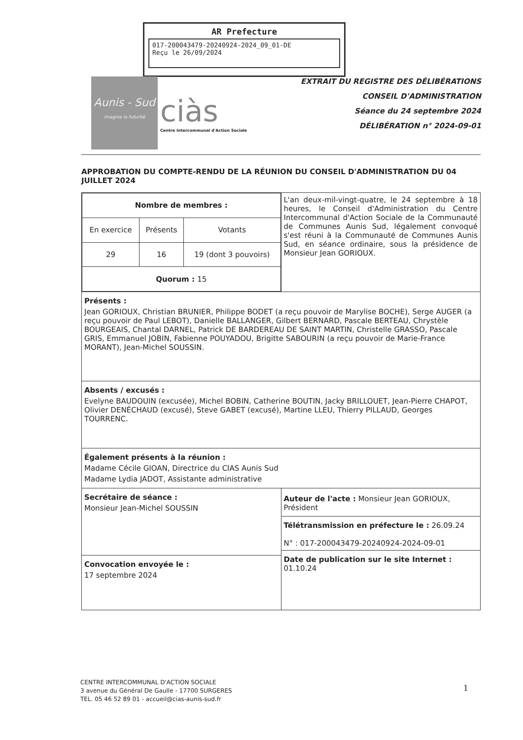AR Prefecture
017-200043479-20240924-2024_09_01-DE
Reçu le 26/09/2024
Aunis - Sud
Imagine la futurité
ciàs
Centre Intercommunal d'Action Sociale
EXTRAIT DU REGISTRE DES DÉLIBÉRATIONS
CONSEIL D'ADMINISTRATION
Séance du 24 septembre 2024
DÉLIBÉRATION n° 2024-09-01
APPROBATION DU COMPTE-RENDU DE LA RÉUNION DU CONSEIL D'ADMINISTRATION DU 04 JUILLET 2024
| / Nombre de membres : / / / / --- / --- / --- / / En exercice / Présents / Votants / / 29 / 16 / 19 (dont 3 pouvoirs) / / Quorum : 15 / / / | L'an deux-mil-vingt-quatre, le 24 septembre à 18 heures, le Conseil d'Administration du Centre Intercommunal d'Action Sociale de la Communauté de Communes Aunis Sud, légalement convoqué s'est réuni à la Communauté de Communes Aunis Sud, en séance ordinaire, sous la présidence de Monsieur Jean GORIOUX. |
| Présents : Jean GORIOUX, Christian BRUNIER, Philippe BODET (a reçu pouvoir de Marylise BOCHE), Serge AUGER (a reçu pouvoir de Paul LEBOT), Danielle BALLANGER, Gilbert BERNARD, Pascale BERTEAU, Chrystèle BOURGEAIS, Chantal DARNEL, Patrick DE BARDEREAU DE SAINT MARTIN, Christelle GRASSO, Pascale GRIS, Emmanuel JOBIN, Fabienne POUYADOU, Brigitte SABOURIN (a reçu pouvoir de Marie-France MORANT), Jean-Michel SOUSSIN. | |
| Absents / excusés : Evelyne BAUDOUIN (excusée), Michel BOBIN, Catherine BOUTIN, Jacky BRILLOUET, Jean-Pierre CHAPOT, Olivier DENÉCHAUD (excusé), Steve GABET (excusé), Martine LLEU, Thierry PILLAUD, Georges TOURRENC. | |
| Également présents à la réunion : Madame Cécile GIOAN, Directrice du CIAS Aunis Sud Madame Lydia JADOT, Assistante administrative | |
| Secrétaire de séance : Monsieur Jean-Michel SOUSSIN | Auteur de l'acte : Monsieur Jean GORIOUX, Président Télétransmission en préfecture le : 26.09.24 N° : 017-200043479-20240924-2024-09-01 Date de publication sur le site Internet : 01.10.24 |
| Convocation envoyée le : 17 septembre 2024 | |
CENTRE INTERCOMMUNAL D'ACTION SOCIALE
3 avenue du Général De Gaulle - 17700 SURGERES
TEL. 05 46 52 89 01 - accueil@cias-aunis-sud.fr
1